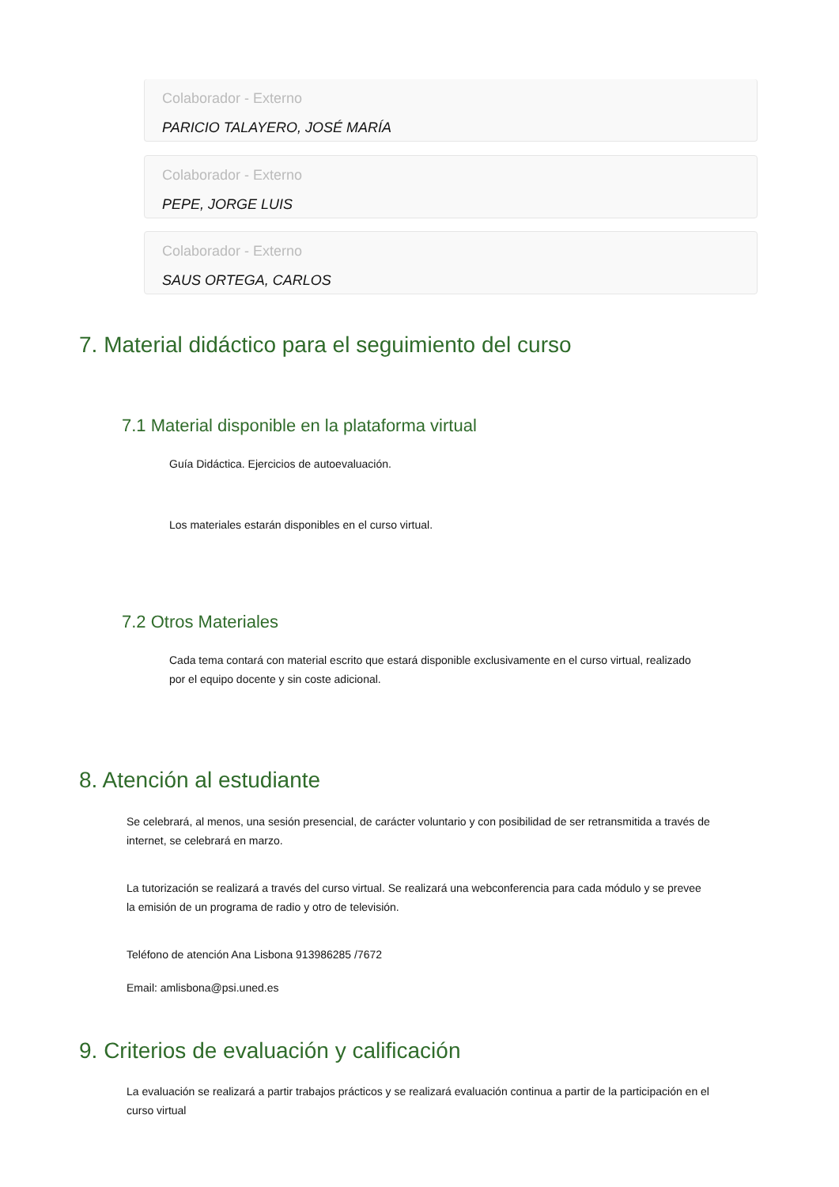Colaborador - Externo
PARICIO TALAYERO, JOSÉ MARÍA
Colaborador - Externo
PEPE, JORGE LUIS
Colaborador - Externo
SAUS ORTEGA, CARLOS
7. Material didáctico para el seguimiento del curso
7.1 Material disponible en la plataforma virtual
Guía Didáctica. Ejercicios de autoevaluación.
Los materiales estarán disponibles en el curso virtual.
7.2 Otros Materiales
Cada tema contará con material escrito que estará disponible exclusivamente en el curso virtual, realizado por el equipo docente y sin coste adicional.
8. Atención al estudiante
Se celebrará, al menos, una sesión presencial, de carácter voluntario y con posibilidad de ser retransmitida a través de internet, se celebrará en marzo.
La tutorización se realizará a través del curso virtual. Se realizará una webconferencia para cada módulo y se prevee la emisión de un programa de radio y otro de televisión.
Teléfono de atención Ana Lisbona 913986285 /7672
Email: amlisbona@psi.uned.es
9. Criterios de evaluación y calificación
La evaluación se realizará a partir trabajos prácticos y se realizará evaluación continua a partir de la participación en el curso virtual